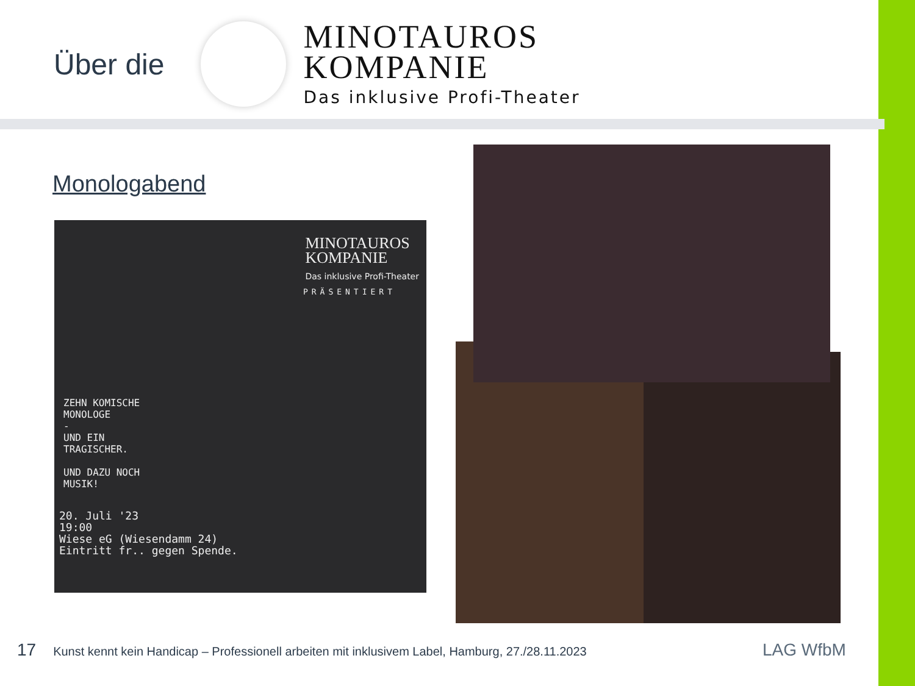Über die
MINOTAUROS
KOMPANIE
Das inklusive Profi-Theater
Monologabend
MINOTAUROS
KOMPANIE
Das inklusive Profi-Theater
PRÄSENTIERT
ZEHN KOMISCHE
MONOLOGE
-
UND EIN
TRAGISCHER.
UND DAZU NOCH
MUSIK!
20. Juli '23
19:00
Wiese eG (Wiesendamm 24)
Eintritt fr.. gegen Spende.
17 Kunst kennt kein Handicap – Professionell arbeiten mit inklusivem Label, Hamburg, 27./28.11.2023
LAG WfbM